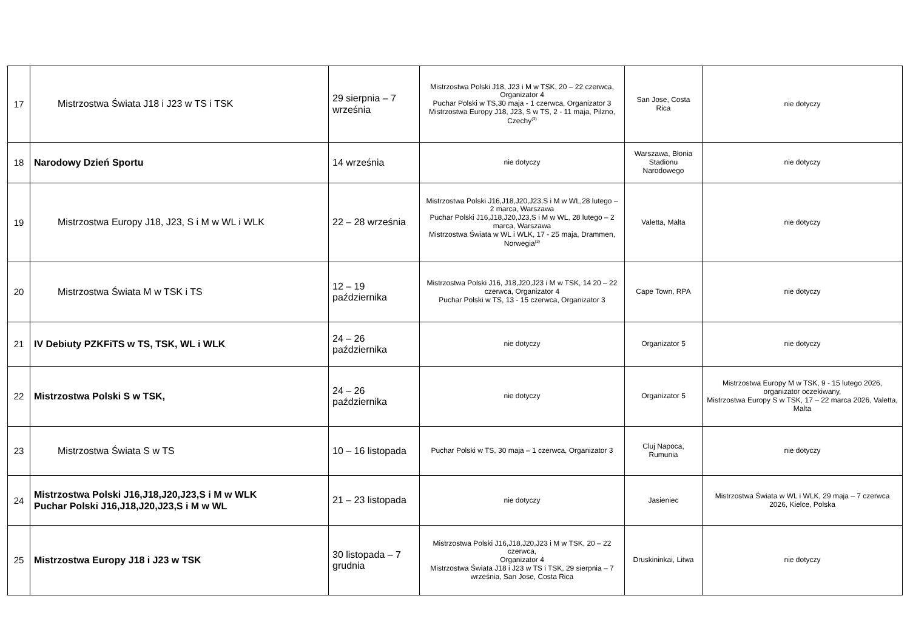| 17 | Mistrzostwa Świata J18 i J23 w TS i TSK | 29 sierpnia – 7 września | Mistrzostwa Polski J18, J23 i M w TSK, 20 – 22 czerwca, Organizator 4 Puchar Polski w TS,30 maja - 1 czerwca, Organizator 3 Mistrzostwa Europy J18, J23, S w TS, 2 - 11 maja, Pilzno, Czechy<sup>(3)</sup> | San Jose, Costa Rica | nie dotyczy |
| 18 | Narodowy Dzień Sportu | 14 września | nie dotyczy | Warszawa, Błonia Stadionu Narodowego | nie dotyczy |
| 19 | Mistrzostwa Europy J18, J23, S i M w WL i WLK | 22 – 28 września | Mistrzostwa Polski J16,J18,J20,J23,S i M w WL,28 lutego – 2 marca, Warszawa Puchar Polski J16,J18,J20,J23,S i M w WL, 28 lutego – 2 marca, Warszawa Mistrzostwa Świata w WL i WLK, 17 - 25 maja, Drammen, Norwegia<sup>(3)</sup> | Valetta, Malta | nie dotyczy |
| 20 | Mistrzostwa Świata M w TSK i TS | 12 – 19 października | Mistrzostwa Polski J16, J18,J20,J23 i M w TSK, 14 20 – 22 czerwca, Organizator 4 Puchar Polski w TS, 13 - 15 czerwca, Organizator 3 | Cape Town, RPA | nie dotyczy |
| 21 | IV Debiuty PZKFiTS w TS, TSK, WL i WLK | 24 – 26 października | nie dotyczy | Organizator 5 | nie dotyczy |
| 22 | Mistrzostwa Polski S w TSK, | 24 – 26 października | nie dotyczy | Organizator 5 | Mistrzostwa Europy M w TSK, 9 - 15 lutego 2026, organizator oczekiwany, Mistrzostwa Europy S w TSK, 17 – 22 marca 2026, Valetta, Malta |
| 23 | Mistrzostwa Świata S w TS | 10 – 16 listopada | Puchar Polski w TS, 30 maja – 1 czerwca, Organizator 3 | Cluj Napoca, Rumunia | nie dotyczy |
| 24 | Mistrzostwa Polski J16,J18,J20,J23,S i M w WLK Puchar Polski J16,J18,J20,J23,S i M w WL | 21 – 23 listopada | nie dotyczy | Jasieniec | Mistrzostwa Świata w WL i WLK, 29 maja – 7 czerwca 2026, Kielce, Polska |
| 25 | Mistrzostwa Europy J18 i J23 w TSK | 30 listopada – 7 grudnia | Mistrzostwa Polski J16,J18,J20,J23 i M w TSK, 20 – 22 czerwca, Organizator 4 Mistrzostwa Świata J18 i J23 w TS i TSK, 29 sierpnia – 7 września, San Jose, Costa Rica | Druskininkai, Litwa | nie dotyczy |